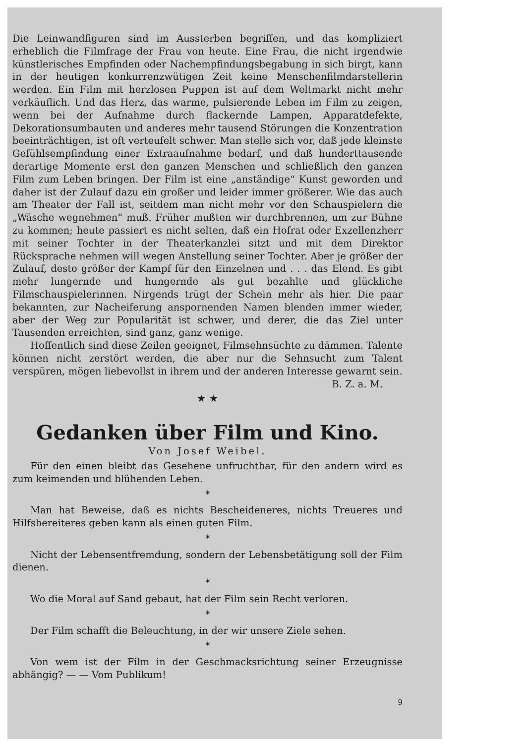Die Leinwandfiguren sind im Aussterben begriffen, und das kompliziert erheblich die Filmfrage der Frau von heute. Eine Frau, die nicht irgendwie künstlerisches Empfinden oder Nachempfindungsbegabung in sich birgt, kann in der heutigen konkurrenzwütigen Zeit keine Menschenfilmdarstellerin werden. Ein Film mit herzlosen Puppen ist auf dem Weltmarkt nicht mehr verkäuflich. Und das Herz, das warme, pulsierende Leben im Film zu zeigen, wenn bei der Aufnahme durch flackernde Lampen, Apparatdefekte, Dekorationsumbauten und anderes mehr tausend Störungen die Konzentration beeinträchtigen, ist oft verteufelt schwer. Man stelle sich vor, daß jede kleinste Gefühlsempfindung einer Extraaufnahme bedarf, und daß hunderttausende derartige Momente erst den ganzen Menschen und schließlich den ganzen Film zum Leben bringen. Der Film ist eine „anständige“ Kunst geworden und daher ist der Zulauf dazu ein großer und leider immer größerer. Wie das auch am Theater der Fall ist, seitdem man nicht mehr vor den Schauspielern die „Wäsche wegnehmen“ muß. Früher mußten wir durchbrennen, um zur Bühne zu kommen; heute passiert es nicht selten, daß ein Hofrat oder Exzellenzherr mit seiner Tochter in der Theaterkanzlei sitzt und mit dem Direktor Rücksprache nehmen will wegen Anstellung seiner Tochter. Aber je größer der Zulauf, desto größer der Kampf für den Einzelnen und . . . das Elend. Es gibt mehr lungernde und hungernde als gut bezahlte und glückliche Filmschauspielerinnen. Nirgends trügt der Schein mehr als hier. Die paar bekannten, zur Nacheiferung anspornenden Namen blenden immer wieder, aber der Weg zur Popularität ist schwer, und derer, die das Ziel unter Tausenden erreichten, sind ganz, ganz wenige.
Hoffentlich sind diese Zeilen geeignet, Filmsehnsüchte zu dämmen. Talente können nicht zerstört werden, die aber nur die Sehnsucht zum Talent verspüren, mögen liebevollst in ihrem und der anderen Interesse gewarnt sein.
B. Z. a. M.
★ ★
Gedanken über Film und Kino.
Von Josef Weibel.
Für den einen bleibt das Gesehene unfruchtbar, für den andern wird es zum keimenden und blühenden Leben.
✶
Man hat Beweise, daß es nichts Bescheideneres, nichts Treueres und Hilfsbereiteres geben kann als einen guten Film.
✶
Nicht der Lebensentfremdung, sondern der Lebensbetätigung soll der Film dienen.
✶
Wo die Moral auf Sand gebaut, hat der Film sein Recht verloren.
✶
Der Film schafft die Beleuchtung, in der wir unsere Ziele sehen.
✶
Von wem ist der Film in der Geschmacksrichtung seiner Erzeugnisse abhängig? — — Vom Publikum!
9